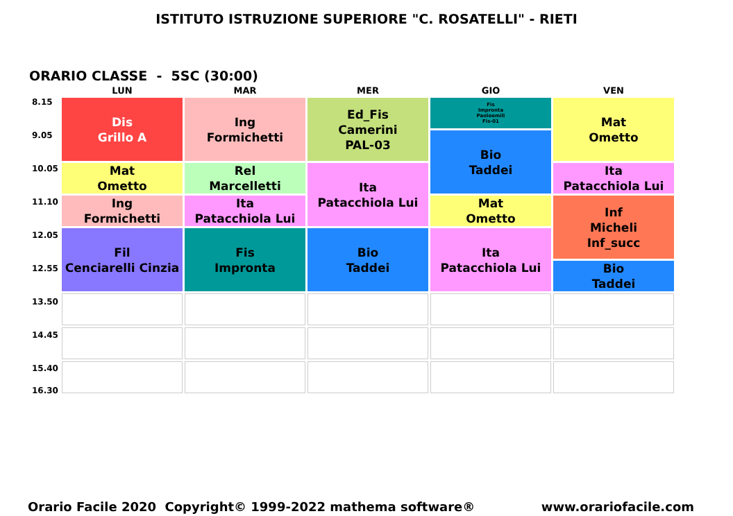ISTITUTO ISTRUZIONE SUPERIORE "C. ROSATELLI" - RIETI
ORARIO CLASSE - 5SC (30:00)
8.15
9.05
10.05
11.10
12.05
12.55
13.50
14.45
15.40
16.30
| LUN | MAR | MER | GIO | VEN |
| --- | --- | --- | --- | --- |
| Dis Grillo A | Ing Formichetti | Ed_Fis Camerini PAL-03 | Fis Impronta Paoloemili Fis-01 | Mat Ometto |
| | | | Bio Taddei | |
| Mat Ometto | Rel Marcelletti | Ita Patacchiola Lui | | Ita Patacchiola Lui |
| Ing Formichetti | Ita Patacchiola Lui | | Mat Ometto | Inf Micheli Inf_succ |
| Fil Cenciarelli Cinzia | Fis Impronta | Bio Taddei | Ita Patacchiola Lui | |
| | | | | Bio Taddei |
Orario Facile 2020 Copyright© 1999-2022 mathema software® www.orariofacile.com